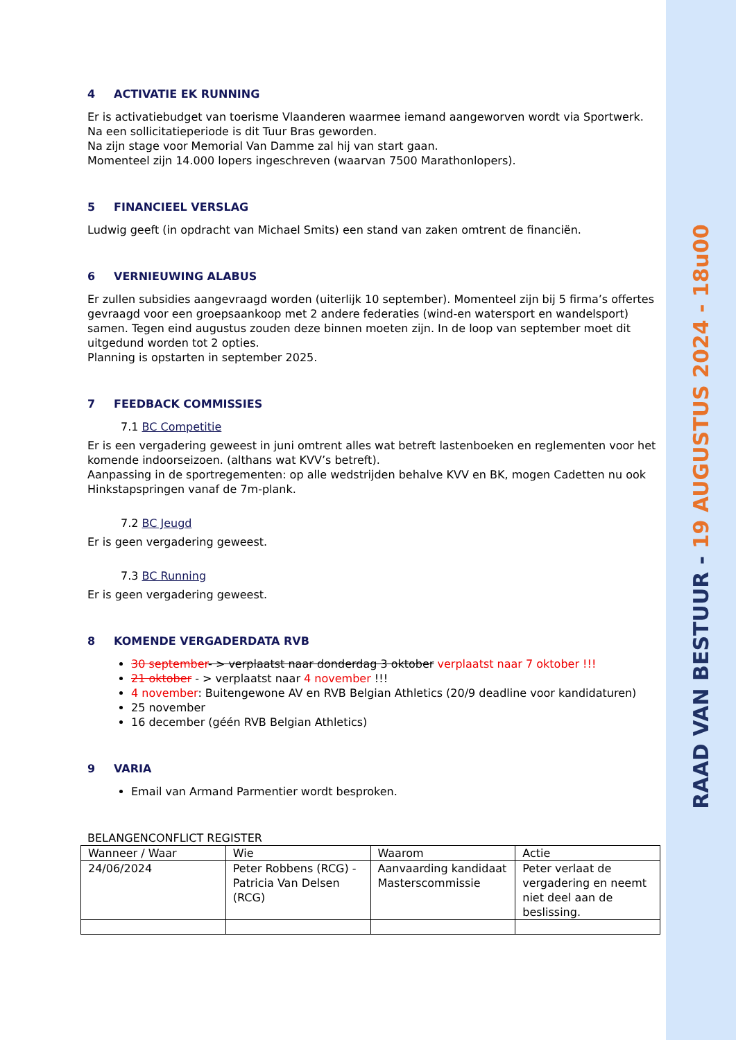RAAD VAN BESTUUR - 19 AUGUSTUS 2024 - 18u00
4 ACTIVATIE EK RUNNING
Er is activatiebudget van toerisme Vlaanderen waarmee iemand aangeworven wordt via Sportwerk.
Na een sollicitatieperiode is dit Tuur Bras geworden.
Na zijn stage voor Memorial Van Damme zal hij van start gaan.
Momenteel zijn 14.000 lopers ingeschreven (waarvan 7500 Marathonlopers).
5 FINANCIEEL VERSLAG
Ludwig geeft (in opdracht van Michael Smits) een stand van zaken omtrent de financiën.
6 VERNIEUWING ALABUS
Er zullen subsidies aangevraagd worden (uiterlijk 10 september). Momenteel zijn bij 5 firma’s offertes gevraagd voor een groepsaankoop met 2 andere federaties (wind-en watersport en wandelsport) samen. Tegen eind augustus zouden deze binnen moeten zijn. In de loop van september moet dit uitgedund worden tot 2 opties.
Planning is opstarten in september 2025.
7 FEEDBACK COMMISSIES
7.1 BC Competitie
Er is een vergadering geweest in juni omtrent alles wat betreft lastenboeken en reglementen voor het komende indoorseizoen. (althans wat KVV’s betreft).
Aanpassing in de sportregementen: op alle wedstrijden behalve KVV en BK, mogen Cadetten nu ook Hinkstapspringen vanaf de 7m-plank.
7.2 BC Jeugd
Er is geen vergadering geweest.
7.3 BC Running
Er is geen vergadering geweest.
8 KOMENDE VERGADERDATA RVB
30 september- > verplaatst naar donderdag 3 oktober verplaatst naar 7 oktober !!!
21 oktober - > verplaatst naar 4 november !!!
4 november: Buitengewone AV en RVB Belgian Athletics (20/9 deadline voor kandidaturen)
25 november
16 december (géén RVB Belgian Athletics)
9 VARIA
Email van Armand Parmentier wordt besproken.
BELANGENCONFLICT REGISTER
| Wanneer / Waar | Wie | Waarom | Actie |
| 24/06/2024 | Peter Robbens (RCG) - Patricia Van Delsen (RCG) | Aanvaarding kandidaat Masterscommissie | Peter verlaat de vergadering en neemt niet deel aan de beslissing. |